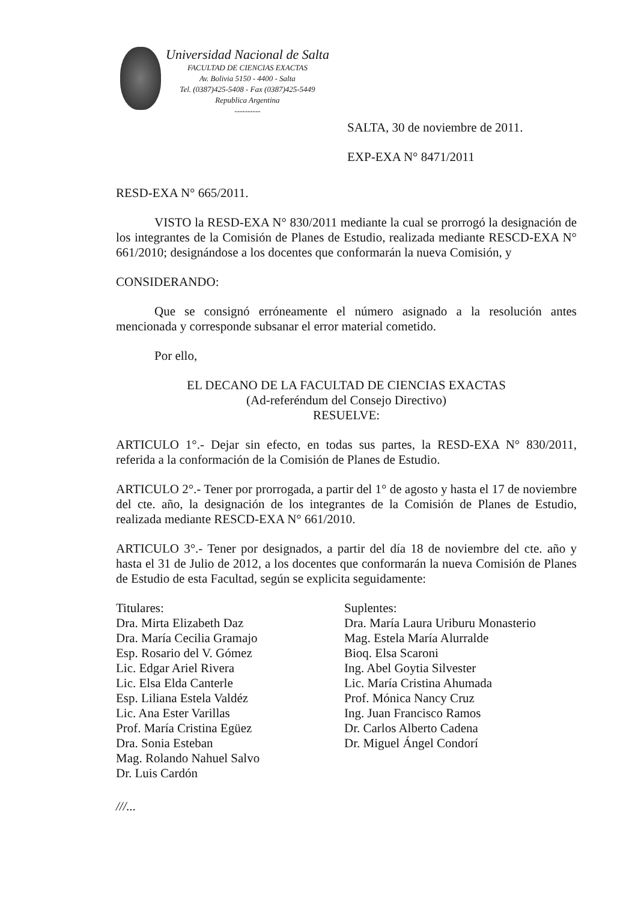Universidad Nacional de Salta
FACULTAD DE CIENCIAS EXACTAS
Av. Bolivia 5150 - 4400 - Salta
Tel. (0387)425-5408 - Fax (0387)425-5449
Republica Argentina
----------
SALTA, 30 de noviembre de 2011.
EXP-EXA N° 8471/2011
RESD-EXA N° 665/2011.
VISTO la RESD-EXA N° 830/2011 mediante la cual se prorrogó la designación de los integrantes de la Comisión de Planes de Estudio, realizada mediante RESCD-EXA N° 661/2010; designándose a los docentes que conformarán la nueva Comisión, y
CONSIDERANDO:
Que se consignó erróneamente el número asignado a la resolución antes mencionada y corresponde subsanar el error material cometido.
Por ello,
EL DECANO DE LA FACULTAD DE CIENCIAS EXACTAS
(Ad-referéndum del Consejo Directivo)
RESUELVE:
ARTICULO 1°.- Dejar sin efecto, en todas sus partes, la RESD-EXA N° 830/2011, referida a la conformación de la Comisión de Planes de Estudio.
ARTICULO 2°.- Tener por prorrogada, a partir del 1° de agosto y hasta el 17 de noviembre del cte. año, la designación de los integrantes de la Comisión de Planes de Estudio, realizada mediante RESCD-EXA N° 661/2010.
ARTICULO 3°.- Tener por designados, a partir del día 18 de noviembre del cte. año y hasta el 31 de Julio de 2012, a los docentes que conformarán la nueva Comisión de Planes de Estudio de esta Facultad, según se explicita seguidamente:
Titulares:
Dra. Mirta Elizabeth Daz
Dra. María Cecilia Gramajo
Esp. Rosario del V. Gómez
Lic. Edgar Ariel Rivera
Lic. Elsa Elda Canterle
Esp. Liliana Estela Valdéz
Lic. Ana Ester Varillas
Prof. María Cristina Egüez
Dra. Sonia Esteban
Mag. Rolando Nahuel Salvo
Dr. Luis Cardón
Suplentes:
Dra. María Laura Uriburu Monasterio
Mag. Estela María Alurralde
Bioq. Elsa Scaroni
Ing. Abel Goytia Silvester
Lic. María Cristina Ahumada
Prof. Mónica Nancy Cruz
Ing. Juan Francisco Ramos
Dr. Carlos Alberto Cadena
Dr. Miguel Ángel Condorí
///...